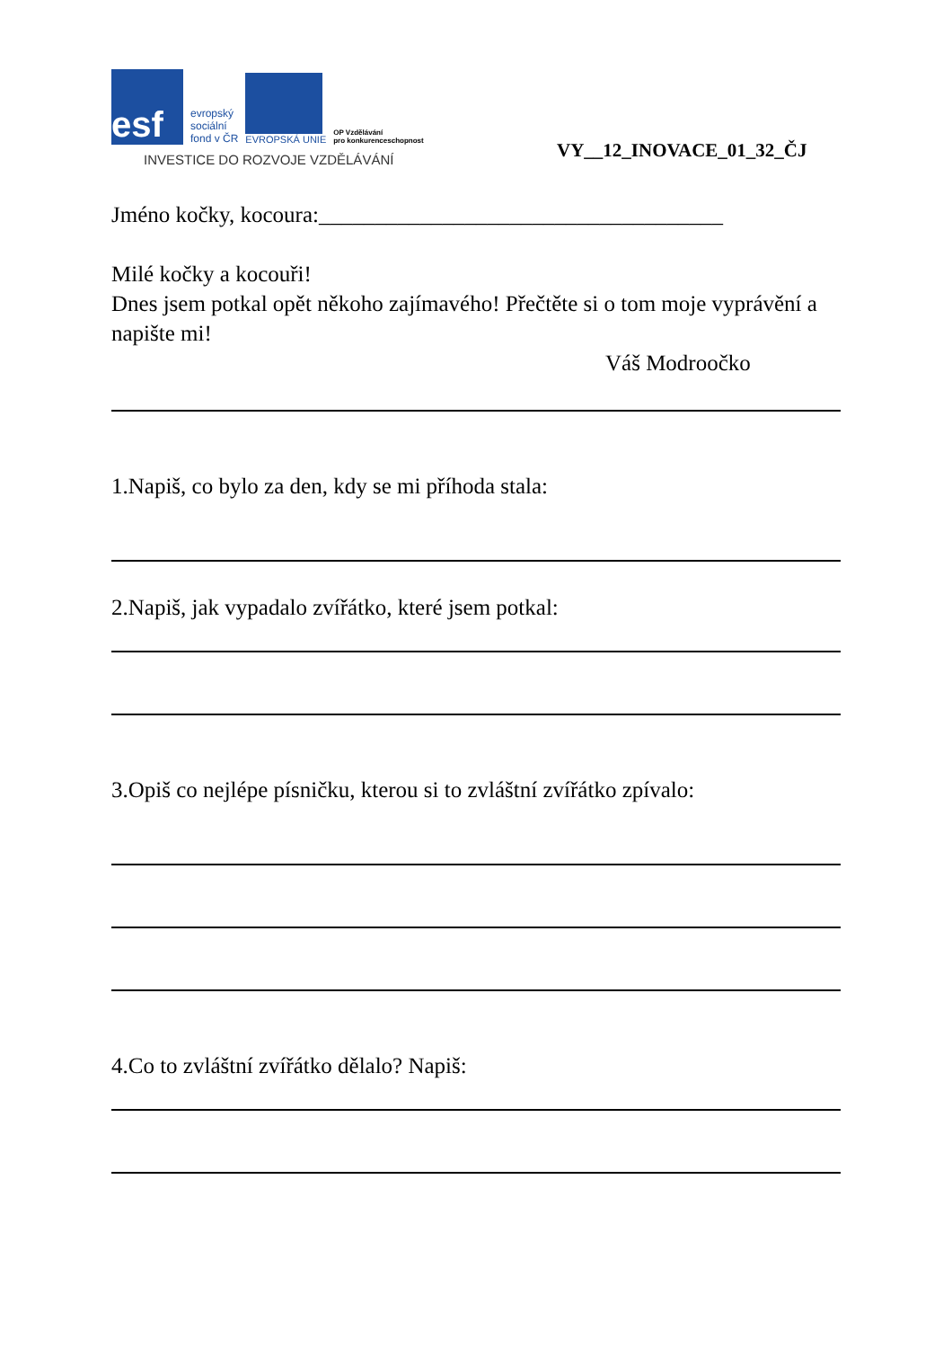esf
evropský
sociální
fond v ČR
EVROPSKÁ UNIE
OP Vzdělávání
pro konkurenceschopnost
INVESTICE DO ROZVOJE VZDĚLÁVÁNÍ
VY__12_INOVACE_01_32_ČJ
Jméno kočky, kocoura:____________________________________
Milé kočky a kocouři!
Dnes jsem potkal opět někoho zajímavého! Přečtěte si o tom moje vyprávění a napište mi!
Váš Modroočko
1.Napiš, co bylo za den, kdy se mi příhoda stala:
2.Napiš, jak vypadalo zvířátko, které jsem potkal:
3.Opiš co nejlépe písničku, kterou si to zvláštní zvířátko zpívalo:
4.Co to zvláštní zvířátko dělalo? Napiš: